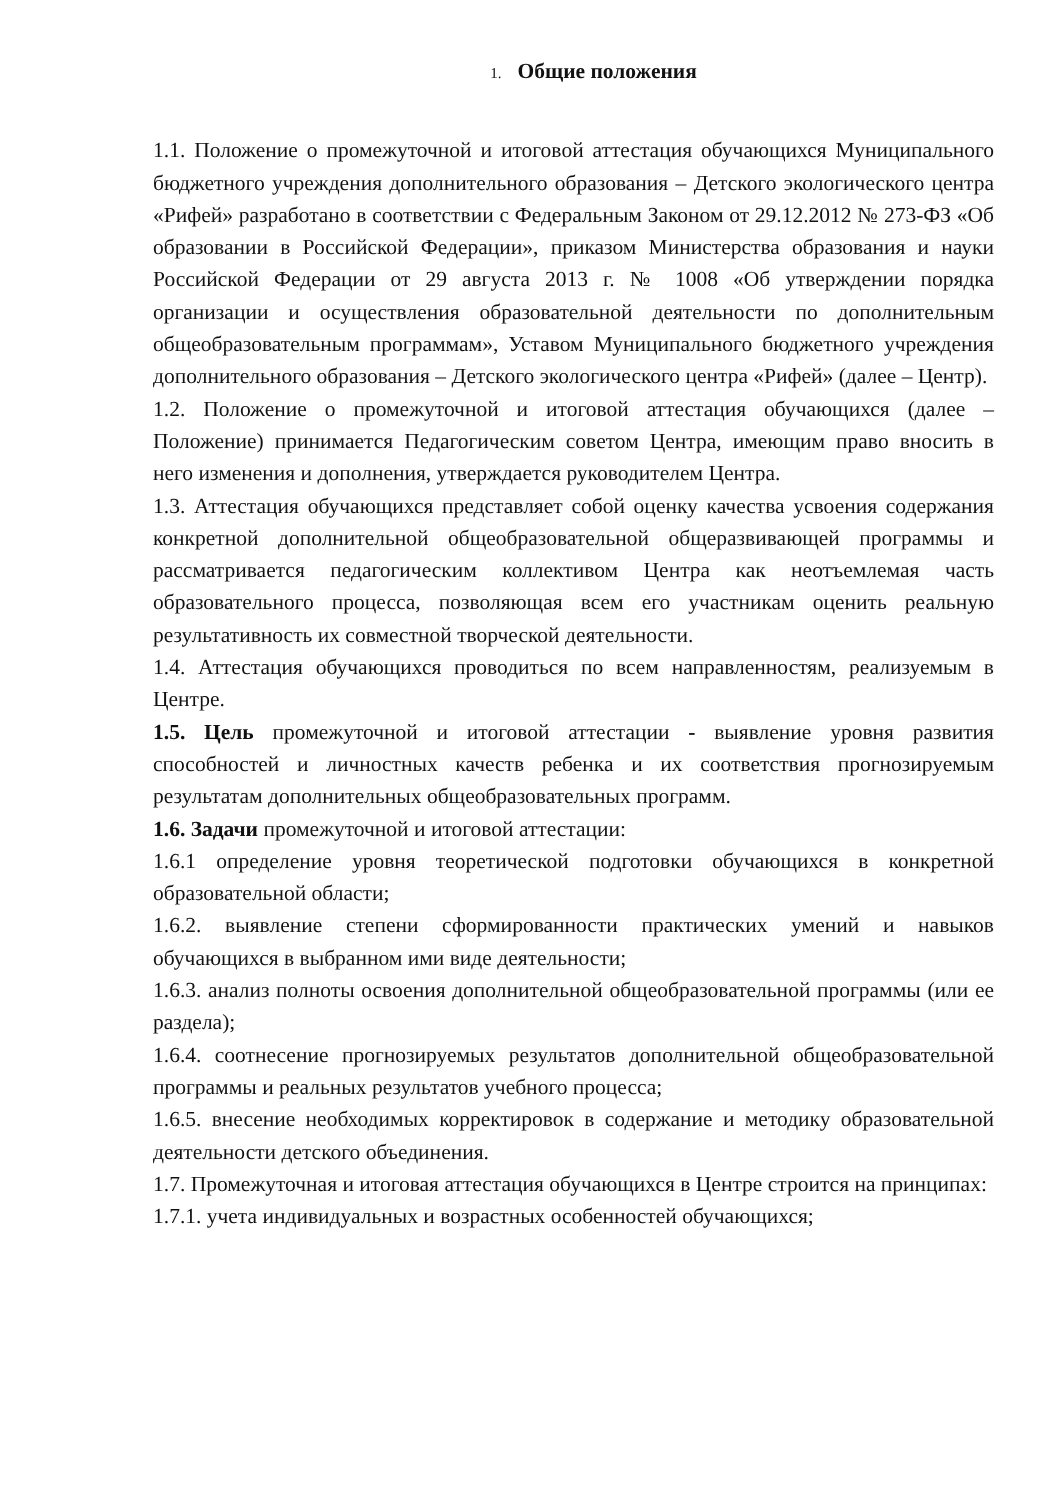1. Общие положения
1.1. Положение о промежуточной и итоговой аттестация обучающихся Муниципального бюджетного учреждения дополнительного образования – Детского экологического центра «Рифей» разработано в соответствии с Федеральным Законом от 29.12.2012 № 273-ФЗ «Об образовании в Российской Федерации», приказом Министерства образования и науки Российской Федерации от 29 августа 2013 г. № 1008 «Об утверждении порядка организации и осуществления образовательной деятельности по дополнительным общеобразовательным программам», Уставом Муниципального бюджетного учреждения дополнительного образования – Детского экологического центра «Рифей» (далее – Центр).
1.2. Положение о промежуточной и итоговой аттестация обучающихся (далее – Положение) принимается Педагогическим советом Центра, имеющим право вносить в него изменения и дополнения, утверждается руководителем Центра.
1.3. Аттестация обучающихся представляет собой оценку качества усвоения содержания конкретной дополнительной общеобразовательной общеразвивающей программы и рассматривается педагогическим коллективом Центра как неотъемлемая часть образовательного процесса, позволяющая всем его участникам оценить реальную результативность их совместной творческой деятельности.
1.4. Аттестация обучающихся проводиться по всем направленностям, реализуемым в Центре.
1.5. Цель промежуточной и итоговой аттестации - выявление уровня развития способностей и личностных качеств ребенка и их соответствия прогнозируемым результатам дополнительных общеобразовательных программ.
1.6. Задачи промежуточной и итоговой аттестации:
1.6.1 определение уровня теоретической подготовки обучающихся в конкретной образовательной области;
1.6.2. выявление степени сформированности практических умений и навыков обучающихся в выбранном ими виде деятельности;
1.6.3. анализ полноты освоения дополнительной общеобразовательной программы (или ее раздела);
1.6.4. соотнесение прогнозируемых результатов дополнительной общеобразовательной программы и реальных результатов учебного процесса;
1.6.5. внесение необходимых корректировок в содержание и методику образовательной деятельности детского объединения.
1.7. Промежуточная и итоговая аттестация обучающихся в Центре строится на принципах:
1.7.1. учета индивидуальных и возрастных особенностей обучающихся;